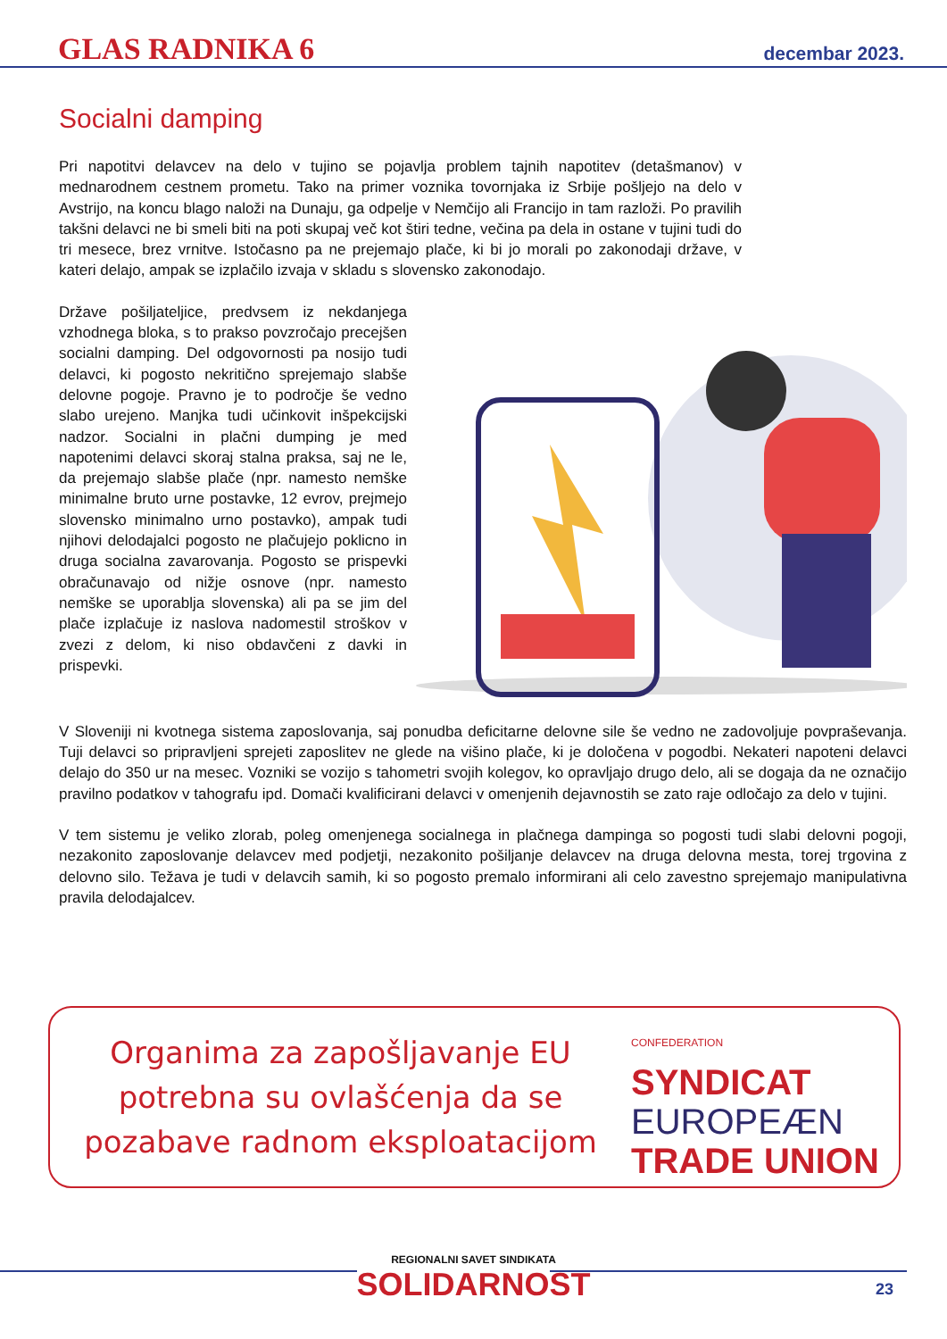GLAS RADNIKA 6
decembar 2023.
Socialni damping
Pri napotitvi delavcev na delo v tujino se pojavlja problem tajnih napotitev (detašmanov) v mednarodnem cestnem prometu. Tako na primer voznika tovornjaka iz Srbije pošljejo na delo v Avstrijo, na koncu blago naloži na Dunaju, ga odpelje v Nemčijo ali Francijo in tam razloži. Po pravilih takšni delavci ne bi smeli biti na poti skupaj več kot štiri tedne, večina pa dela in ostane v tujini tudi do tri mesece, brez vrnitve. Istočasno pa ne prejemajo plače, ki bi jo morali po zakonodaji države, v kateri delajo, ampak se izplačilo izvaja v skladu s slovensko zakonodajo.
Države pošiljateljice, predvsem iz nekdanjega vzhodnega bloka, s to prakso povzročajo precejšen socialni damping. Del odgovornosti pa nosijo tudi delavci, ki pogosto nekritično sprejemajo slabše delovne pogoje. Pravno je to področje še vedno slabo urejeno. Manjka tudi učinkovit inšpekcijski nadzor. Socialni in plačni dumping je med napotenimi delavci skoraj stalna praksa, saj ne le, da prejemajo slabše plače (npr. namesto nemške minimalne bruto urne postavke, 12 evrov, prejmejo slovensko minimalno urno postavko), ampak tudi njihovi delodajalci pogosto ne plačujejo poklicno in druga socialna zavarovanja. Pogosto se prispevki obračunavajo od nižje osnove (npr. namesto nemške se uporablja slovenska) ali pa se jim del plače izplačuje iz naslova nadomestil stroškov v zvezi z delom, ki niso obdavčeni z davki in prispevki.
V Sloveniji ni kvotnega sistema zaposlovanja, saj ponudba deficitarne delovne sile še vedno ne zadovoljuje povpraševanja. Tuji delavci so pripravljeni sprejeti zaposlitev ne glede na višino plače, ki je določena v pogodbi. Nekateri napoteni delavci delajo do 350 ur na mesec. Vozniki se vozijo s tahometri svojih kolegov, ko opravljajo drugo delo, ali se dogaja da ne označijo pravilno podatkov v tahografu ipd. Domači kvalificirani delavci v omenjenih dejavnostih se zato raje odločajo za delo v tujini.
V tem sistemu je veliko zlorab, poleg omenjenega socialnega in plačnega dampinga so pogosti tudi slabi delovni pogoji, nezakonito zaposlovanje delavcev med podjetji, nezakonito pošiljanje delavcev na druga delovna mesta, torej trgovina z delovno silo. Težava je tudi v delavcih samih, ki so pogosto premalo informirani ali celo zavestno sprejemajo manipulativna pravila delodajalcev.
Organima za zapošljavanje EU potrebna su ovlašćenja da se pozabave radnom eksploatacijom
CONFEDERATION
SYNDICAT
EUROPEÆN
TRADE UNION
REGIONALNI SAVET SINDIKATA
SOLIDARNOST
23